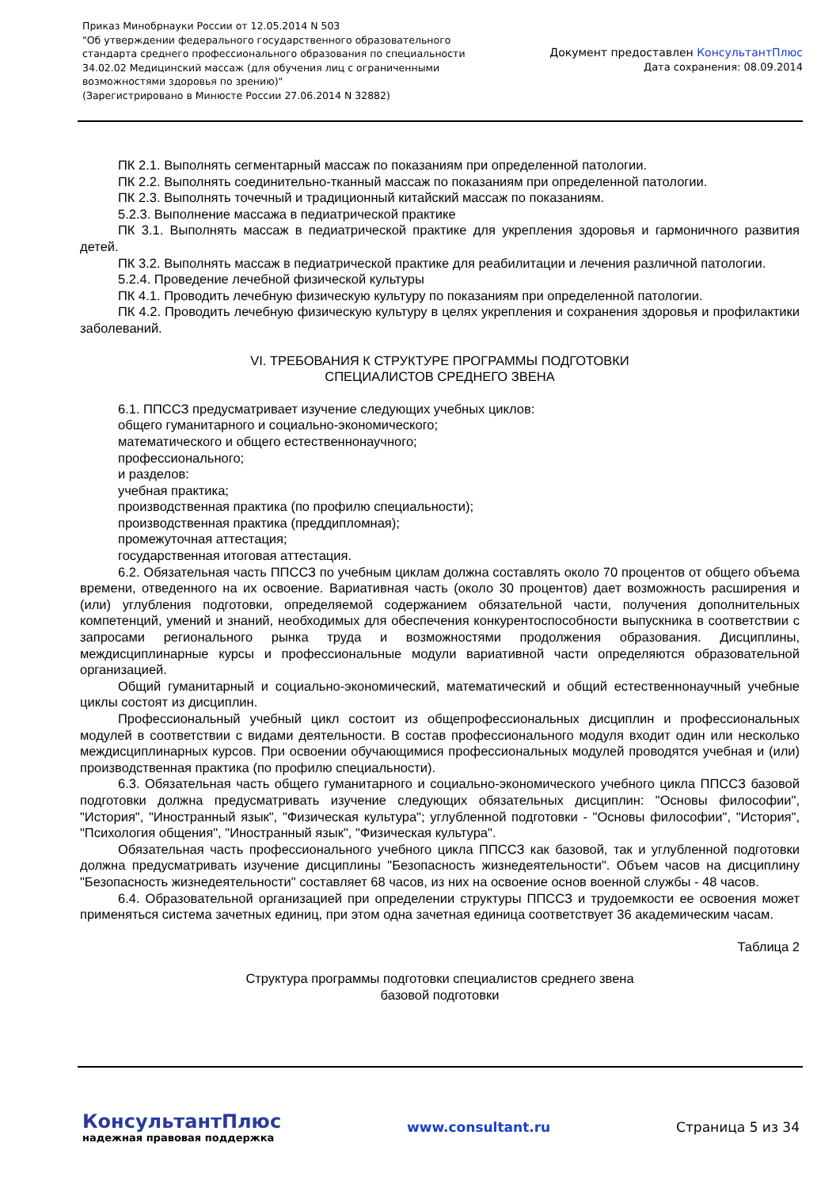Приказ Минобрнауки России от 12.05.2014 N 503
"Об утверждении федерального государственного образовательного
стандарта среднего профессионального образования по специальности
34.02.02 Медицинский массаж (для обучения лиц с ограниченными
возможностями здоровья по зрению)"
(Зарегистрировано в Минюсте России 27.06.2014 N 32882)
Документ предоставлен КонсультантПлюс
Дата сохранения: 08.09.2014
ПК 2.1. Выполнять сегментарный массаж по показаниям при определенной патологии.
ПК 2.2. Выполнять соединительно-тканный массаж по показаниям при определенной патологии.
ПК 2.3. Выполнять точечный и традиционный китайский массаж по показаниям.
5.2.3. Выполнение массажа в педиатрической практике
ПК 3.1. Выполнять массаж в педиатрической практике для укрепления здоровья и гармоничного развития детей.
ПК 3.2. Выполнять массаж в педиатрической практике для реабилитации и лечения различной патологии.
5.2.4. Проведение лечебной физической культуры
ПК 4.1. Проводить лечебную физическую культуру по показаниям при определенной патологии.
ПК 4.2. Проводить лечебную физическую культуру в целях укрепления и сохранения здоровья и профилактики заболеваний.
VI. ТРЕБОВАНИЯ К СТРУКТУРЕ ПРОГРАММЫ ПОДГОТОВКИ
СПЕЦИАЛИСТОВ СРЕДНЕГО ЗВЕНА
6.1. ППССЗ предусматривает изучение следующих учебных циклов:
общего гуманитарного и социально-экономического;
математического и общего естественнонаучного;
профессионального;
и разделов:
учебная практика;
производственная практика (по профилю специальности);
производственная практика (преддипломная);
промежуточная аттестация;
государственная итоговая аттестация.
6.2. Обязательная часть ППССЗ по учебным циклам должна составлять около 70 процентов от общего объема времени, отведенного на их освоение. Вариативная часть (около 30 процентов) дает возможность расширения и (или) углубления подготовки, определяемой содержанием обязательной части, получения дополнительных компетенций, умений и знаний, необходимых для обеспечения конкурентоспособности выпускника в соответствии с запросами регионального рынка труда и возможностями продолжения образования. Дисциплины, междисциплинарные курсы и профессиональные модули вариативной части определяются образовательной организацией.
Общий гуманитарный и социально-экономический, математический и общий естественнонаучный учебные циклы состоят из дисциплин.
Профессиональный учебный цикл состоит из общепрофессиональных дисциплин и профессиональных модулей в соответствии с видами деятельности. В состав профессионального модуля входит один или несколько междисциплинарных курсов. При освоении обучающимися профессиональных модулей проводятся учебная и (или) производственная практика (по профилю специальности).
6.3. Обязательная часть общего гуманитарного и социально-экономического учебного цикла ППССЗ базовой подготовки должна предусматривать изучение следующих обязательных дисциплин: "Основы философии", "История", "Иностранный язык", "Физическая культура"; углубленной подготовки - "Основы философии", "История", "Психология общения", "Иностранный язык", "Физическая культура".
Обязательная часть профессионального учебного цикла ППССЗ как базовой, так и углубленной подготовки должна предусматривать изучение дисциплины "Безопасность жизнедеятельности". Объем часов на дисциплину "Безопасность жизнедеятельности" составляет 68 часов, из них на освоение основ военной службы - 48 часов.
6.4. Образовательной организацией при определении структуры ППССЗ и трудоемкости ее освоения может применяться система зачетных единиц, при этом одна зачетная единица соответствует 36 академическим часам.
Таблица 2
Структура программы подготовки специалистов среднего звена
базовой подготовки
КонсультантПлюс
надежная правовая поддержка
www.consultant.ru Страница 5 из 34